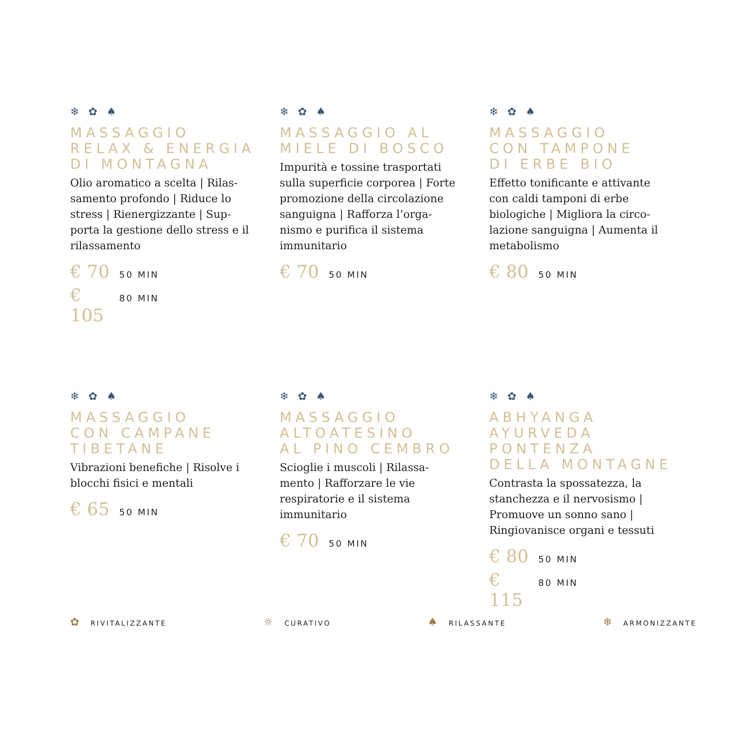❄ ✿ ♠
MASSAGGIO
RELAX & ENERGIA
DI MONTAGNA
Olio aromatico a scelta | Rilas-samento profondo | Riduce lo stress | Rienergizzante | Sup-porta la gestione dello stress e il rilassamento
€ 70 50 MIN
€ 105 80 MIN
❄ ✿ ♠
MASSAGGIO AL
MIELE DI BOSCO
Impurità e tossine trasportati sulla superficie corporea | Forte promozione della circolazione sanguigna | Rafforza l’orga-nismo e purifica il sistema immunitario
€ 70 50 MIN
❄ ✿ ♠
MASSAGGIO
CON TAMPONE
DI ERBE BIO
Effetto tonificante e attivante con caldi tamponi di erbe biologiche | Migliora la circo-lazione sanguigna | Aumenta il metabolismo
€ 80 50 MIN
❄ ✿ ♠
MASSAGGIO
CON CAMPANE
TIBETANE
Vibrazioni benefiche | Risolve i blocchi fisici e mentali
€ 65 50 MIN
❄ ✿ ♠
MASSAGGIO
ALTOATESINO
AL PINO CEMBRO
Scioglie i muscoli | Rilassa-mento | Rafforzare le vie respiratorie e il sistema immunitario
€ 70 50 MIN
❄ ✿ ♠
ABHYANGA
AYURVEDA
PONTENZA
DELLA MONTAGNE
Contrasta la spossatezza, la stanchezza e il nervosismo | Promuove un sonno sano | Ringiovanisce organi e tessuti
€ 80 50 MIN
€ 115 80 MIN
✿ RIVITALIZZANTE ☼ CURATIVO ♠ RILASSANTE ❄ ARMONIZZANTE